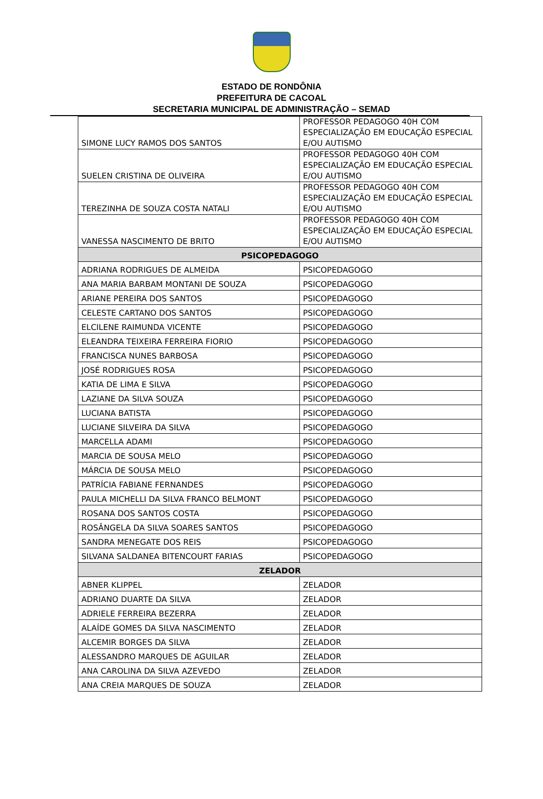ESTADO DE RONDÔNIA
PREFEITURA DE CACOAL
SECRETARIA MUNICIPAL DE ADMINISTRAÇÃO – SEMAD
| SIMONE LUCY RAMOS DOS SANTOS | PROFESSOR PEDAGOGO 40H COM ESPECIALIZAÇÃO EM EDUCAÇÃO ESPECIAL E/OU AUTISMO |
| SUELEN CRISTINA DE OLIVEIRA | PROFESSOR PEDAGOGO 40H COM ESPECIALIZAÇÃO EM EDUCAÇÃO ESPECIAL E/OU AUTISMO |
| TEREZINHA DE SOUZA COSTA NATALI | PROFESSOR PEDAGOGO 40H COM ESPECIALIZAÇÃO EM EDUCAÇÃO ESPECIAL E/OU AUTISMO |
| VANESSA NASCIMENTO DE BRITO | PROFESSOR PEDAGOGO 40H COM ESPECIALIZAÇÃO EM EDUCAÇÃO ESPECIAL E/OU AUTISMO |
| PSICOPEDAGOGO | |
| ADRIANA RODRIGUES DE ALMEIDA | PSICOPEDAGOGO |
| ANA MARIA BARBAM MONTANI DE SOUZA | PSICOPEDAGOGO |
| ARIANE PEREIRA DOS SANTOS | PSICOPEDAGOGO |
| CELESTE CARTANO DOS SANTOS | PSICOPEDAGOGO |
| ELCILENE RAIMUNDA VICENTE | PSICOPEDAGOGO |
| ELEANDRA TEIXEIRA FERREIRA FIORIO | PSICOPEDAGOGO |
| FRANCISCA NUNES BARBOSA | PSICOPEDAGOGO |
| JOSÉ RODRIGUES ROSA | PSICOPEDAGOGO |
| KATIA DE LIMA E SILVA | PSICOPEDAGOGO |
| LAZIANE DA SILVA SOUZA | PSICOPEDAGOGO |
| LUCIANA BATISTA | PSICOPEDAGOGO |
| LUCIANE SILVEIRA DA SILVA | PSICOPEDAGOGO |
| MARCELLA ADAMI | PSICOPEDAGOGO |
| MARCIA DE SOUSA MELO | PSICOPEDAGOGO |
| MÁRCIA DE SOUSA MELO | PSICOPEDAGOGO |
| PATRÍCIA FABIANE FERNANDES | PSICOPEDAGOGO |
| PAULA MICHELLI DA SILVA FRANCO BELMONT | PSICOPEDAGOGO |
| ROSANA DOS SANTOS COSTA | PSICOPEDAGOGO |
| ROSÂNGELA DA SILVA SOARES SANTOS | PSICOPEDAGOGO |
| SANDRA MENEGATE DOS REIS | PSICOPEDAGOGO |
| SILVANA SALDANEA BITENCOURT FARIAS | PSICOPEDAGOGO |
| ZELADOR | |
| ABNER KLIPPEL | ZELADOR |
| ADRIANO DUARTE DA SILVA | ZELADOR |
| ADRIELE FERREIRA BEZERRA | ZELADOR |
| ALAÍDE GOMES DA SILVA NASCIMENTO | ZELADOR |
| ALCEMIR BORGES DA SILVA | ZELADOR |
| ALESSANDRO MARQUES DE AGUILAR | ZELADOR |
| ANA CAROLINA DA SILVA AZEVEDO | ZELADOR |
| ANA CREIA MARQUES DE SOUZA | ZELADOR |